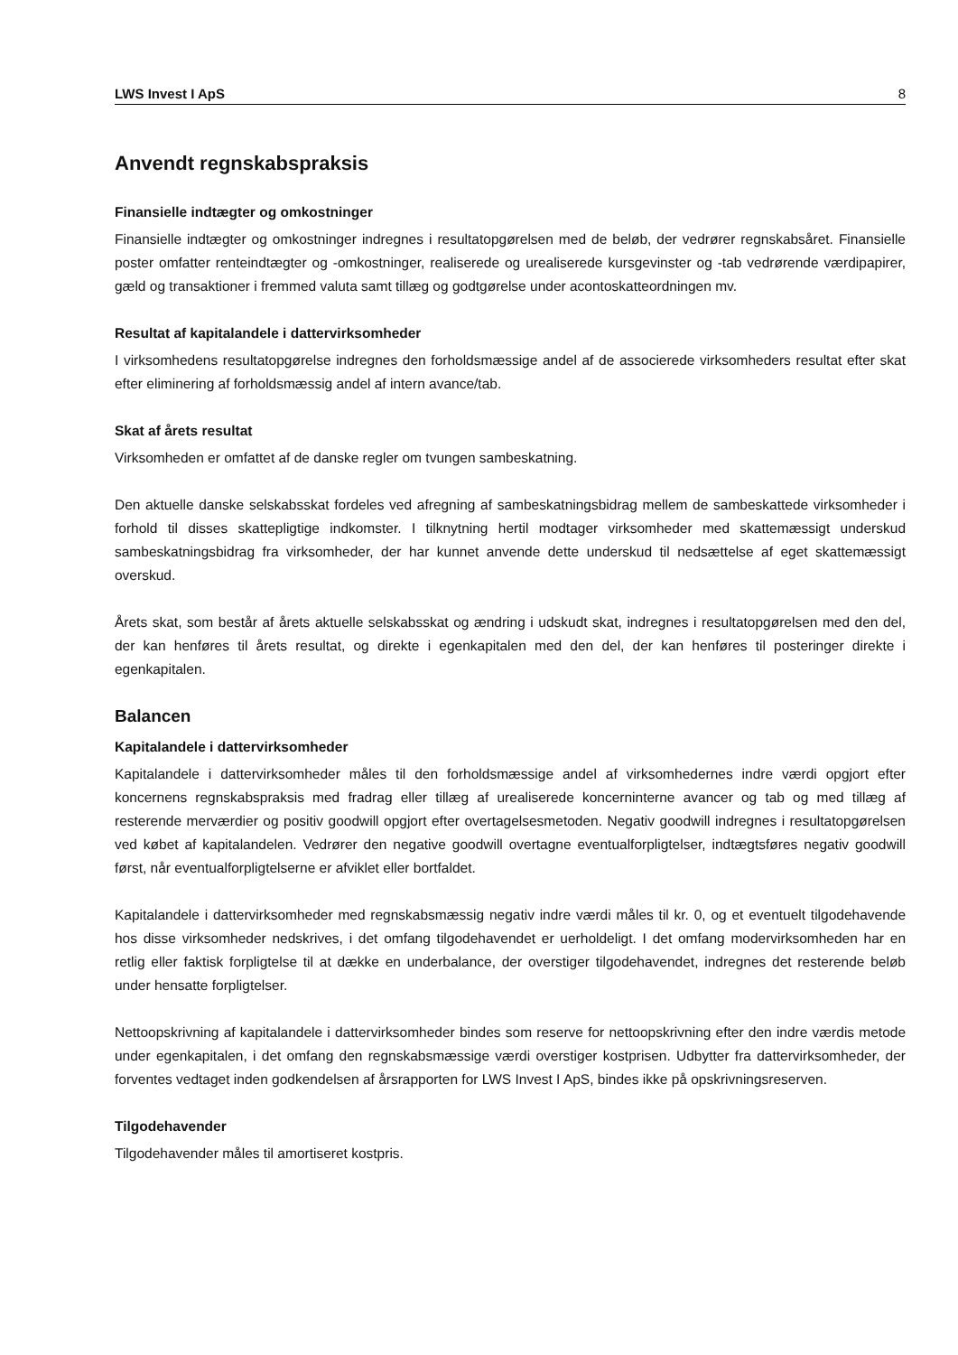LWS Invest I ApS 8
Anvendt regnskabspraksis
Finansielle indtægter og omkostninger
Finansielle indtægter og omkostninger indregnes i resultatopgørelsen med de beløb, der vedrører regnskabsåret. Finansielle poster omfatter renteindtægter og -omkostninger, realiserede og urealiserede kursgevinster og -tab vedrørende værdipapirer, gæld og transaktioner i fremmed valuta samt tillæg og godtgørelse under acontoskatteordningen mv.
Resultat af kapitalandele i dattervirksomheder
I virksomhedens resultatopgørelse indregnes den forholdsmæssige andel af de associerede virksomheders resultat efter skat efter eliminering af forholdsmæssig andel af intern avance/tab.
Skat af årets resultat
Virksomheden er omfattet af de danske regler om tvungen sambeskatning.
Den aktuelle danske selskabsskat fordeles ved afregning af sambeskatningsbidrag mellem de sambeskattede virksomheder i forhold til disses skattepligtige indkomster. I tilknytning hertil modtager virksomheder med skattemæssigt underskud sambeskatningsbidrag fra virksomheder, der har kunnet anvende dette underskud til nedsættelse af eget skattemæssigt overskud.
Årets skat, som består af årets aktuelle selskabsskat og ændring i udskudt skat, indregnes i resultatopgørelsen med den del, der kan henføres til årets resultat, og direkte i egenkapitalen med den del, der kan henføres til posteringer direkte i egenkapitalen.
Balancen
Kapitalandele i dattervirksomheder
Kapitalandele i dattervirksomheder måles til den forholdsmæssige andel af virksomhedernes indre værdi opgjort efter koncernens regnskabspraksis med fradrag eller tillæg af urealiserede koncerninterne avancer og tab og med tillæg af resterende merværdier og positiv goodwill opgjort efter overtagelsesmetoden. Negativ goodwill indregnes i resultatopgørelsen ved købet af kapitalandelen. Vedrører den negative goodwill overtagne eventualforpligtelser, indtægtsføres negativ goodwill først, når eventualforpligtelserne er afviklet eller bortfaldet.
Kapitalandele i dattervirksomheder med regnskabsmæssig negativ indre værdi måles til kr. 0, og et eventuelt tilgodehavende hos disse virksomheder nedskrives, i det omfang tilgodehavendet er uerholdeligt. I det omfang modervirksomheden har en retlig eller faktisk forpligtelse til at dække en underbalance, der overstiger tilgodehavendet, indregnes det resterende beløb under hensatte forpligtelser.
Nettoopskrivning af kapitalandele i dattervirksomheder bindes som reserve for nettoopskrivning efter den indre værdis metode under egenkapitalen, i det omfang den regnskabsmæssige værdi overstiger kostprisen. Udbytter fra dattervirksomheder, der forventes vedtaget inden godkendelsen af årsrapporten for LWS Invest I ApS, bindes ikke på opskrivningsreserven.
Tilgodehavender
Tilgodehavender måles til amortiseret kostpris.